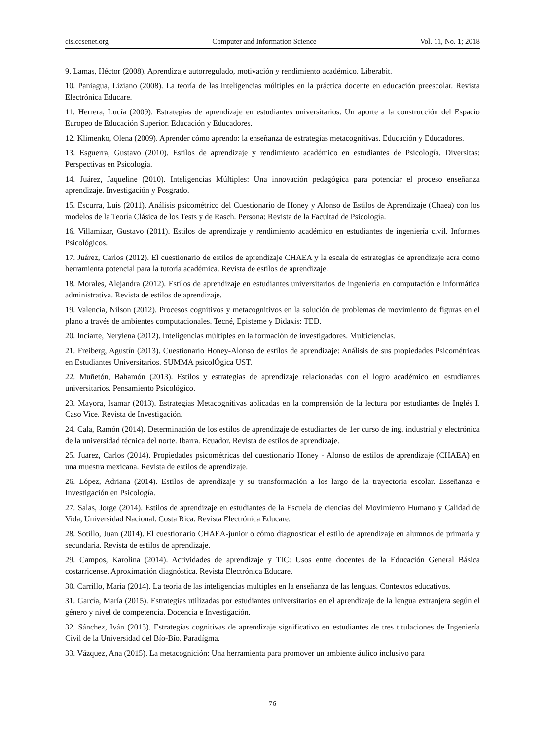cis.ccsenet.org Computer and Information Science Vol. 11, No. 1; 2018
9. Lamas, Héctor (2008). Aprendizaje autorregulado, motivación y rendimiento académico. Liberabit.
10. Paniagua, Liziano (2008). La teoría de las inteligencias múltiples en la práctica docente en educación preescolar. Revista Electrónica Educare.
11. Herrera, Lucía (2009). Estrategias de aprendizaje en estudiantes universitarios. Un aporte a la construcción del Espacio Europeo de Educación Superior. Educación y Educadores.
12. Klimenko, Olena (2009). Aprender cómo aprendo: la enseñanza de estrategias metacognitivas. Educación y Educadores.
13. Esguerra, Gustavo (2010). Estilos de aprendizaje y rendimiento académico en estudiantes de Psicología. Diversitas: Perspectivas en Psicología.
14. Juárez, Jaqueline (2010). Inteligencias Múltiples: Una innovación pedagógica para potenciar el proceso enseñanza aprendizaje. Investigación y Posgrado.
15. Escurra, Luis (2011). Análisis psicométrico del Cuestionario de Honey y Alonso de Estilos de Aprendizaje (Chaea) con los modelos de la Teoría Clásica de los Tests y de Rasch. Persona: Revista de la Facultad de Psicología.
16. Villamizar, Gustavo (2011). Estilos de aprendizaje y rendimiento académico en estudiantes de ingeniería civil. Informes Psicológicos.
17. Juárez, Carlos (2012). El cuestionario de estilos de aprendizaje CHAEA y la escala de estrategias de aprendizaje acra como herramienta potencial para la tutoría académica. Revista de estilos de aprendizaje.
18. Morales, Alejandra (2012). Estilos de aprendizaje en estudiantes universitarios de ingeniería en computación e informática administrativa. Revista de estilos de aprendizaje.
19. Valencia, Nilson (2012). Procesos cognitivos y metacognitivos en la solución de problemas de movimiento de figuras en el plano a través de ambientes computacionales. Tecné, Episteme y Didaxis: TED.
20. Inciarte, Nerylena (2012). Inteligencias múltiples en la formación de investigadores. Multiciencias.
21. Freiberg, Agustín (2013). Cuestionario Honey-Alonso de estilos de aprendizaje: Análisis de sus propiedades Psicométricas en Estudiantes Universitarios. SUMMA psicolÓgica UST.
22. Muñetón, Bahamón (2013). Estilos y estrategias de aprendizaje relacionadas con el logro académico en estudiantes universitarios. Pensamiento Psicológico.
23. Mayora, Isamar (2013). Estrategias Metacognitivas aplicadas en la comprensión de la lectura por estudiantes de Inglés I. Caso Vice. Revista de Investigación.
24. Cala, Ramón (2014). Determinación de los estilos de aprendizaje de estudiantes de 1er curso de ing. industrial y electrónica de la universidad técnica del norte. Ibarra. Ecuador. Revista de estilos de aprendizaje.
25. Juarez, Carlos (2014). Propiedades psicométricas del cuestionario Honey - Alonso de estilos de aprendizaje (CHAEA) en una muestra mexicana. Revista de estilos de aprendizaje.
26. López, Adriana (2014). Estilos de aprendizaje y su transformación a los largo de la trayectoria escolar. Esseñanza e Investigación en Psicología.
27. Salas, Jorge (2014). Estilos de aprendizaje en estudiantes de la Escuela de ciencias del Movimiento Humano y Calidad de Vida, Universidad Nacional. Costa Rica. Revista Electrónica Educare.
28. Sotillo, Juan (2014). El cuestionario CHAEA-junior o cómo diagnosticar el estilo de aprendizaje en alumnos de primaria y secundaria. Revista de estilos de aprendizaje.
29. Campos, Karolina (2014). Actividades de aprendizaje y TIC: Usos entre docentes de la Educación General Básica costarricense. Aproximación diagnóstica. Revista Electrónica Educare.
30. Carrillo, Maria (2014). La teoria de las inteligencias multiples en la enseñanza de las lenguas. Contextos educativos.
31. García, María (2015). Estrategias utilizadas por estudiantes universitarios en el aprendizaje de la lengua extranjera según el género y nivel de competencia. Docencia e Investigación.
32. Sánchez, Iván (2015). Estrategias cognitivas de aprendizaje significativo en estudiantes de tres titulaciones de Ingeniería Civil de la Universidad del Bío-Bío. Paradígma.
33. Vázquez, Ana (2015). La metacognición: Una herramienta para promover un ambiente áulico inclusivo para
76